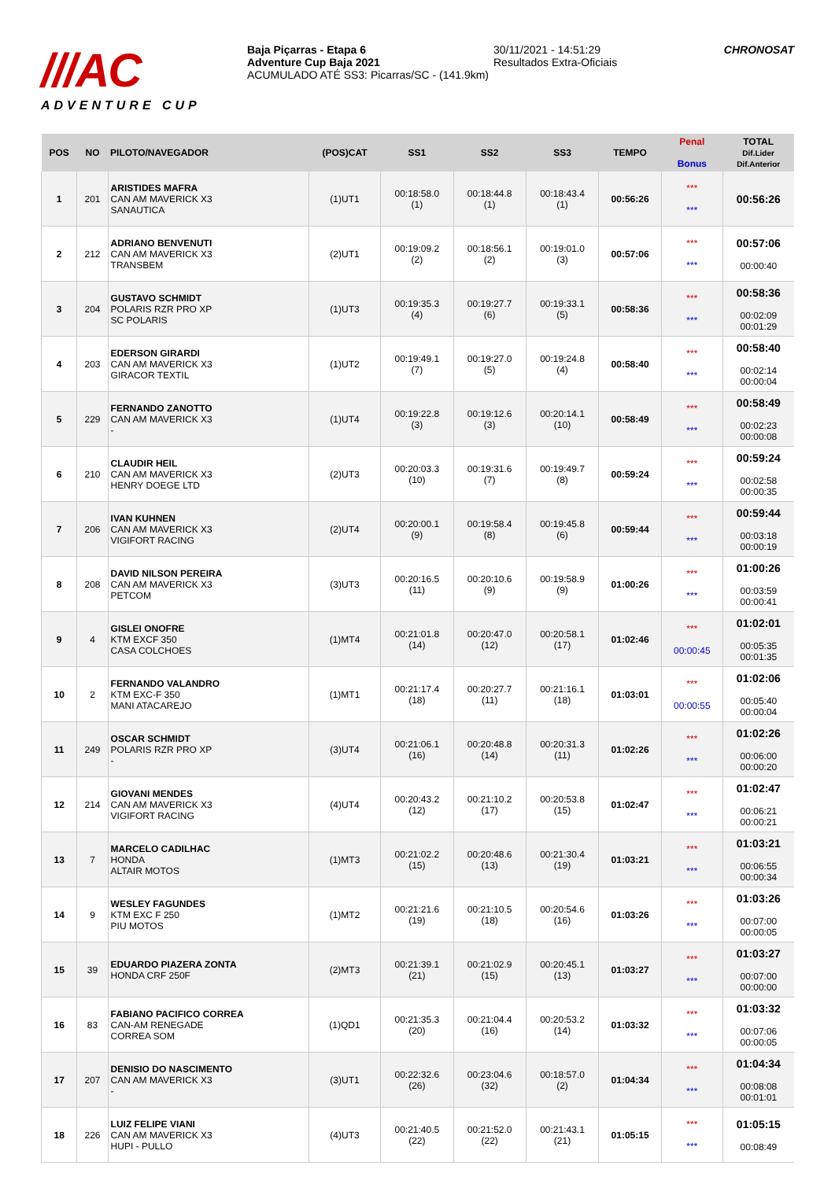///AC
ADVENTURE CUP
Baja Piçarras - Etapa 6
Adventure Cup Baja 2021
ACUMULADO ATÉ SS3: Picarras/SC - (141.9km)
30/11/2021 - 14:51:29
Resultados Extra-Oficiais
CHRONOSAT
| POS | NO | PILOTO/NAVEGADOR | (POS)CAT | SS1 | SS2 | SS3 | TEMPO | Penal Bonus | TOTAL Dif.Lider Dif.Anterior |
| --- | --- | --- | --- | --- | --- | --- | --- | --- | --- |
| 1 | 201 | ARISTIDES MAFRA CAN AM MAVERICK X3 SANAUTICA | (1)UT1 | 00:18:58.0 (1) | 00:18:44.8 (1) | 00:18:43.4 (1) | 00:56:26 | *** *** | 00:56:26 |
| 2 | 212 | ADRIANO BENVENUTI CAN AM MAVERICK X3 TRANSBEM | (2)UT1 | 00:19:09.2 (2) | 00:18:56.1 (2) | 00:19:01.0 (3) | 00:57:06 | *** *** | 00:57:06 00:00:40 |
| 3 | 204 | GUSTAVO SCHMIDT POLARIS RZR PRO XP SC POLARIS | (1)UT3 | 00:19:35.3 (4) | 00:19:27.7 (6) | 00:19:33.1 (5) | 00:58:36 | *** *** | 00:58:36 00:02:09 00:01:29 |
| 4 | 203 | EDERSON GIRARDI CAN AM MAVERICK X3 GIRACOR TEXTIL | (1)UT2 | 00:19:49.1 (7) | 00:19:27.0 (5) | 00:19:24.8 (4) | 00:58:40 | *** *** | 00:58:40 00:02:14 00:00:04 |
| 5 | 229 | FERNANDO ZANOTTO CAN AM MAVERICK X3 - | (1)UT4 | 00:19:22.8 (3) | 00:19:12.6 (3) | 00:20:14.1 (10) | 00:58:49 | *** *** | 00:58:49 00:02:23 00:00:08 |
| 6 | 210 | CLAUDIR HEIL CAN AM MAVERICK X3 HENRY DOEGE LTD | (2)UT3 | 00:20:03.3 (10) | 00:19:31.6 (7) | 00:19:49.7 (8) | 00:59:24 | *** *** | 00:59:24 00:02:58 00:00:35 |
| 7 | 206 | IVAN KUHNEN CAN AM MAVERICK X3 VIGIFORT RACING | (2)UT4 | 00:20:00.1 (9) | 00:19:58.4 (8) | 00:19:45.8 (6) | 00:59:44 | *** *** | 00:59:44 00:03:18 00:00:19 |
| 8 | 208 | DAVID NILSON PEREIRA CAN AM MAVERICK X3 PETCOM | (3)UT3 | 00:20:16.5 (11) | 00:20:10.6 (9) | 00:19:58.9 (9) | 01:00:26 | *** *** | 01:00:26 00:03:59 00:00:41 |
| 9 | 4 | GISLEI ONOFRE KTM EXCF 350 CASA COLCHOES | (1)MT4 | 00:21:01.8 (14) | 00:20:47.0 (12) | 00:20:58.1 (17) | 01:02:46 | *** 00:00:45 | 01:02:01 00:05:35 00:01:35 |
| 10 | 2 | FERNANDO VALANDRO KTM EXC-F 350 MANI ATACAREJO | (1)MT1 | 00:21:17.4 (18) | 00:20:27.7 (11) | 00:21:16.1 (18) | 01:03:01 | *** 00:00:55 | 01:02:06 00:05:40 00:00:04 |
| 11 | 249 | OSCAR SCHMIDT POLARIS RZR PRO XP - | (3)UT4 | 00:21:06.1 (16) | 00:20:48.8 (14) | 00:20:31.3 (11) | 01:02:26 | *** *** | 01:02:26 00:06:00 00:00:20 |
| 12 | 214 | GIOVANI MENDES CAN AM MAVERICK X3 VIGIFORT RACING | (4)UT4 | 00:20:43.2 (12) | 00:21:10.2 (17) | 00:20:53.8 (15) | 01:02:47 | *** *** | 01:02:47 00:06:21 00:00:21 |
| 13 | 7 | MARCELO CADILHAC HONDA ALTAIR MOTOS | (1)MT3 | 00:21:02.2 (15) | 00:20:48.6 (13) | 00:21:30.4 (19) | 01:03:21 | *** *** | 01:03:21 00:06:55 00:00:34 |
| 14 | 9 | WESLEY FAGUNDES KTM EXC F 250 PIU MOTOS | (1)MT2 | 00:21:21.6 (19) | 00:21:10.5 (18) | 00:20:54.6 (16) | 01:03:26 | *** *** | 01:03:26 00:07:00 00:00:05 |
| 15 | 39 | EDUARDO PIAZERA ZONTA HONDA CRF 250F | (2)MT3 | 00:21:39.1 (21) | 00:21:02.9 (15) | 00:20:45.1 (13) | 01:03:27 | *** *** | 01:03:27 00:07:00 00:00:00 |
| 16 | 83 | FABIANO PACIFICO CORREA CAN-AM RENEGADE CORREA SOM | (1)QD1 | 00:21:35.3 (20) | 00:21:04.4 (16) | 00:20:53.2 (14) | 01:03:32 | *** *** | 01:03:32 00:07:06 00:00:05 |
| 17 | 207 | DENISIO DO NASCIMENTO CAN AM MAVERICK X3 - | (3)UT1 | 00:22:32.6 (26) | 00:23:04.6 (32) | 00:18:57.0 (2) | 01:04:34 | *** *** | 01:04:34 00:08:08 00:01:01 |
| 18 | 226 | LUIZ FELIPE VIANI CAN AM MAVERICK X3 HUPI - PULLO | (4)UT3 | 00:21:40.5 (22) | 00:21:52.0 (22) | 00:21:43.1 (21) | 01:05:15 | *** *** | 01:05:15 00:08:49 |